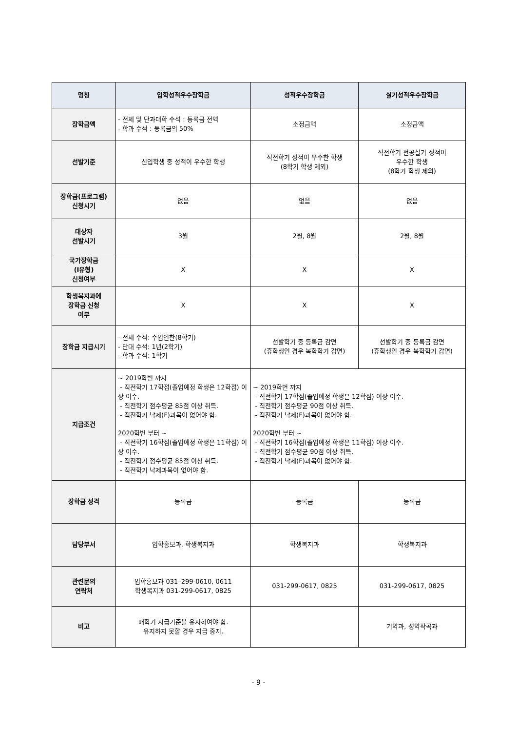| 명칭 | 입학성적우수장학금 | 성적우수장학금 | 실기성적우수장학금 |
| --- | --- | --- | --- |
| 장학금액 | - 전체 및 단과대학 수석 : 등록금 전액 - 학과 수석 : 등록금의 50% | 소정금액 | 소정금액 |
| 선발기준 | 신입학생 중 성적이 우수한 학생 | 직전학기 성적이 우수한 학생 (8학기 학생 제외) | 직전학기 전공실기 성적이 우수한 학생 (8학기 학생 제외) |
| 장학금(프로그램) 신청시기 | 없음 | 없음 | 없음 |
| 대상자 선발시기 | 3월 | 2월, 8월 | 2월, 8월 |
| 국가장학금 (Ⅰ유형) 신청여부 | X | X | X |
| 학생복지과에 장학금 신청 여부 | X | X | X |
| 장학금 지급시기 | - 전체 수석: 수업연한(8학기) - 단대 수석: 1년(2학기) - 학과 수석: 1학기 | 선발학기 중 등록금 감면 (휴학생인 경우 복학학기 감면) | 선발학기 중 등록금 감면 (휴학생인 경우 복학학기 감면) |
| 지급조건 | ~ 2019학번 까지 - 직전학기 17학점(졸업예정 학생은 12학점) 이상 이수. - 직전학기 점수평균 85점 이상 취득. - 직전학기 낙제(F)과목이 없어야 함. 2020학번 부터 ~ - 직전학기 16학점(졸업예정 학생은 11학점) 이상 이수. - 직전학기 점수평균 85점 이상 취득. - 직전학기 낙제과목이 없어야 함. | ~ 2019학번 까지 - 직전학기 17학점(졸업예정 학생은 12학점) 이상 이수. - 직전학기 점수평균 90점 이상 취득. - 직전학기 낙제(F)과목이 없어야 함. 2020학번 부터 ~ - 직전학기 16학점(졸업예정 학생은 11학점) 이상 이수. - 직전학기 점수평균 90점 이상 취득. - 직전학기 낙제(F)과목이 없어야 함. | |
| 장학금 성격 | 등록금 | 등록금 | 등록금 |
| 담당부서 | 입학홍보과, 학생복지과 | 학생복지과 | 학생복지과 |
| 관련문의 연락처 | 입학홍보과 031–299-0610, 0611 학생복지과 031-299-0617, 0825 | 031-299-0617, 0825 | 031-299-0617, 0825 |
| 비고 | 매학기 지급기준을 유지하여야 함. 유지하지 못할 경우 지급 중지. | | 기악과, 성악작곡과 |
- 9 -